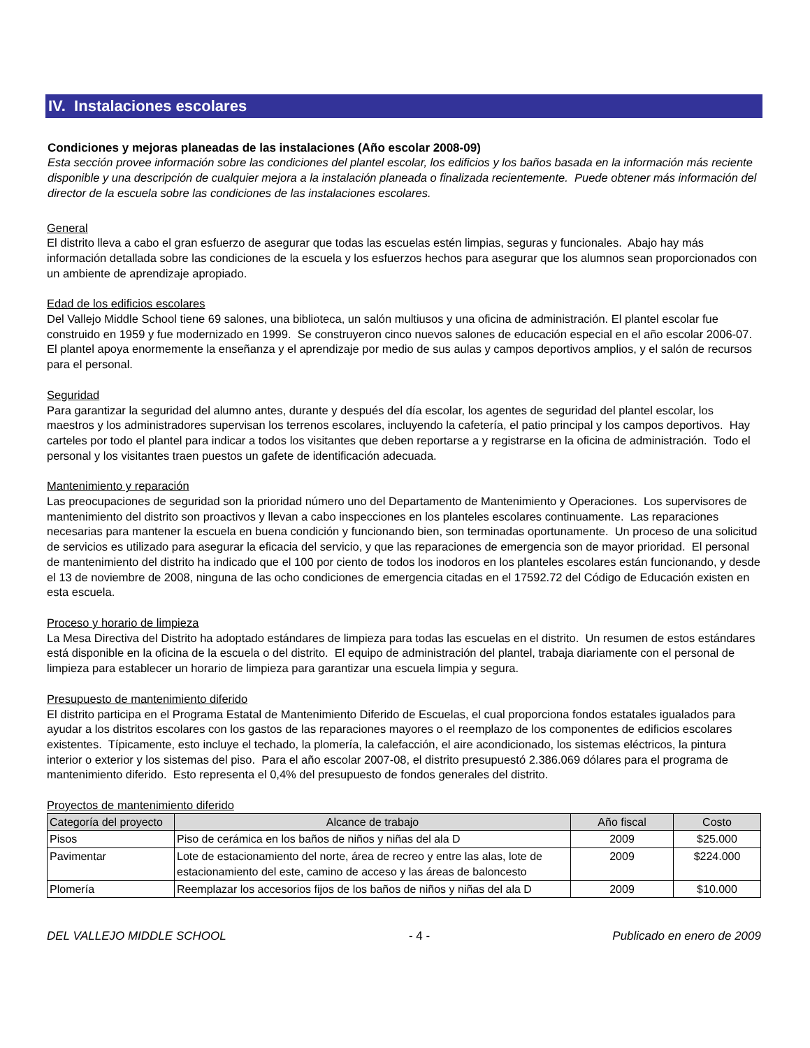IV. Instalaciones escolares
Condiciones y mejoras planeadas de las instalaciones (Año escolar 2008-09)
Esta sección provee información sobre las condiciones del plantel escolar, los edificios y los baños basada en la información más reciente disponible y una descripción de cualquier mejora a la instalación planeada o finalizada recientemente. Puede obtener más información del director de la escuela sobre las condiciones de las instalaciones escolares.
General
El distrito lleva a cabo el gran esfuerzo de asegurar que todas las escuelas estén limpias, seguras y funcionales. Abajo hay más información detallada sobre las condiciones de la escuela y los esfuerzos hechos para asegurar que los alumnos sean proporcionados con un ambiente de aprendizaje apropiado.
Edad de los edificios escolares
Del Vallejo Middle School tiene 69 salones, una biblioteca, un salón multiusos y una oficina de administración. El plantel escolar fue construido en 1959 y fue modernizado en 1999. Se construyeron cinco nuevos salones de educación especial en el año escolar 2006-07. El plantel apoya enormemente la enseñanza y el aprendizaje por medio de sus aulas y campos deportivos amplios, y el salón de recursos para el personal.
Seguridad
Para garantizar la seguridad del alumno antes, durante y después del día escolar, los agentes de seguridad del plantel escolar, los maestros y los administradores supervisan los terrenos escolares, incluyendo la cafetería, el patio principal y los campos deportivos. Hay carteles por todo el plantel para indicar a todos los visitantes que deben reportarse a y registrarse en la oficina de administración. Todo el personal y los visitantes traen puestos un gafete de identificación adecuada.
Mantenimiento y reparación
Las preocupaciones de seguridad son la prioridad número uno del Departamento de Mantenimiento y Operaciones. Los supervisores de mantenimiento del distrito son proactivos y llevan a cabo inspecciones en los planteles escolares continuamente. Las reparaciones necesarias para mantener la escuela en buena condición y funcionando bien, son terminadas oportunamente. Un proceso de una solicitud de servicios es utilizado para asegurar la eficacia del servicio, y que las reparaciones de emergencia son de mayor prioridad. El personal de mantenimiento del distrito ha indicado que el 100 por ciento de todos los inodoros en los planteles escolares están funcionando, y desde el 13 de noviembre de 2008, ninguna de las ocho condiciones de emergencia citadas en el 17592.72 del Código de Educación existen en esta escuela.
Proceso y horario de limpieza
La Mesa Directiva del Distrito ha adoptado estándares de limpieza para todas las escuelas en el distrito. Un resumen de estos estándares está disponible en la oficina de la escuela o del distrito. El equipo de administración del plantel, trabaja diariamente con el personal de limpieza para establecer un horario de limpieza para garantizar una escuela limpia y segura.
Presupuesto de mantenimiento diferido
El distrito participa en el Programa Estatal de Mantenimiento Diferido de Escuelas, el cual proporciona fondos estatales igualados para ayudar a los distritos escolares con los gastos de las reparaciones mayores o el reemplazo de los componentes de edificios escolares existentes. Típicamente, esto incluye el techado, la plomería, la calefacción, el aire acondicionado, los sistemas eléctricos, la pintura interior o exterior y los sistemas del piso. Para el año escolar 2007-08, el distrito presupuestó 2.386.069 dólares para el programa de mantenimiento diferido. Esto representa el 0,4% del presupuesto de fondos generales del distrito.
Proyectos de mantenimiento diferido
| Categoría del proyecto | Alcance de trabajo | Año fiscal | Costo |
| --- | --- | --- | --- |
| Pisos | Piso de cerámica en los baños de niños y niñas del ala D | 2009 | $25.000 |
| Pavimentar | Lote de estacionamiento del norte, área de recreo y entre las alas, lote de estacionamiento del este, camino de acceso y las áreas de baloncesto | 2009 | $224.000 |
| Plomería | Reemplazar los accesorios fijos de los baños de niños y niñas del ala D | 2009 | $10.000 |
DEL VALLEJO MIDDLE SCHOOL - 4 - Publicado en enero de 2009